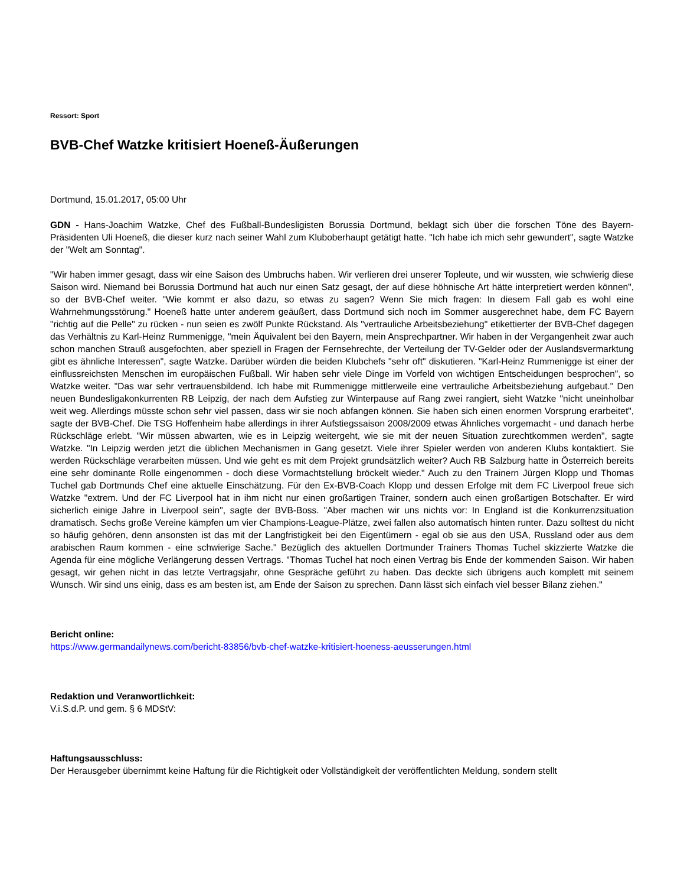Ressort: Sport
BVB-Chef Watzke kritisiert Hoeneß-Äußerungen
Dortmund, 15.01.2017, 05:00 Uhr
GDN - Hans-Joachim Watzke, Chef des Fußball-Bundesligisten Borussia Dortmund, beklagt sich über die forschen Töne des Bayern-Präsidenten Uli Hoeneß, die dieser kurz nach seiner Wahl zum Kluboberhaupt getätigt hatte. "Ich habe ich mich sehr gewundert", sagte Watzke der "Welt am Sonntag".
"Wir haben immer gesagt, dass wir eine Saison des Umbruchs haben. Wir verlieren drei unserer Topleute, und wir wussten, wie schwierig diese Saison wird. Niemand bei Borussia Dortmund hat auch nur einen Satz gesagt, der auf diese höhnische Art hätte interpretiert werden können", so der BVB-Chef weiter. "Wie kommt er also dazu, so etwas zu sagen? Wenn Sie mich fragen: In diesem Fall gab es wohl eine Wahrnehmungsstörung." Hoeneß hatte unter anderem geäußert, dass Dortmund sich noch im Sommer ausgerechnet habe, dem FC Bayern "richtig auf die Pelle" zu rücken - nun seien es zwölf Punkte Rückstand. Als "vertrauliche Arbeitsbeziehung" etikettierter der BVB-Chef dagegen das Verhältnis zu Karl-Heinz Rummenigge, "mein Äquivalent bei den Bayern, mein Ansprechpartner. Wir haben in der Vergangenheit zwar auch schon manchen Strauß ausgefochten, aber speziell in Fragen der Fernsehrechte, der Verteilung der TV-Gelder oder der Auslandsvermarktung gibt es ähnliche Interessen", sagte Watzke. Darüber würden die beiden Klubchefs "sehr oft" diskutieren. "Karl-Heinz Rummenigge ist einer der einflussreichsten Menschen im europäischen Fußball. Wir haben sehr viele Dinge im Vorfeld von wichtigen Entscheidungen besprochen", so Watzke weiter. "Das war sehr vertrauensbildend. Ich habe mit Rummenigge mittlerweile eine vertrauliche Arbeitsbeziehung aufgebaut." Den neuen Bundesligakonkurrenten RB Leipzig, der nach dem Aufstieg zur Winterpause auf Rang zwei rangiert, sieht Watzke "nicht uneinholbar weit weg. Allerdings müsste schon sehr viel passen, dass wir sie noch abfangen können. Sie haben sich einen enormen Vorsprung erarbeitet", sagte der BVB-Chef. Die TSG Hoffenheim habe allerdings in ihrer Aufstiegssaison 2008/2009 etwas Ähnliches vorgemacht - und danach herbe Rückschläge erlebt. "Wir müssen abwarten, wie es in Leipzig weitergeht, wie sie mit der neuen Situation zurechtkommen werden", sagte Watzke. "In Leipzig werden jetzt die üblichen Mechanismen in Gang gesetzt. Viele ihrer Spieler werden von anderen Klubs kontaktiert. Sie werden Rückschläge verarbeiten müssen. Und wie geht es mit dem Projekt grundsätzlich weiter? Auch RB Salzburg hatte in Österreich bereits eine sehr dominante Rolle eingenommen - doch diese Vormachtstellung bröckelt wieder." Auch zu den Trainern Jürgen Klopp und Thomas Tuchel gab Dortmunds Chef eine aktuelle Einschätzung. Für den Ex-BVB-Coach Klopp und dessen Erfolge mit dem FC Liverpool freue sich Watzke "extrem. Und der FC Liverpool hat in ihm nicht nur einen großartigen Trainer, sondern auch einen großartigen Botschafter. Er wird sicherlich einige Jahre in Liverpool sein", sagte der BVB-Boss. "Aber machen wir uns nichts vor: In England ist die Konkurrenzsituation dramatisch. Sechs große Vereine kämpfen um vier Champions-League-Plätze, zwei fallen also automatisch hinten runter. Dazu solltest du nicht so häufig gehören, denn ansonsten ist das mit der Langfristigkeit bei den Eigentümern - egal ob sie aus den USA, Russland oder aus dem arabischen Raum kommen - eine schwierige Sache." Bezüglich des aktuellen Dortmunder Trainers Thomas Tuchel skizzierte Watzke die Agenda für eine mögliche Verlängerung dessen Vertrags. "Thomas Tuchel hat noch einen Vertrag bis Ende der kommenden Saison. Wir haben gesagt, wir gehen nicht in das letzte Vertragsjahr, ohne Gespräche geführt zu haben. Das deckte sich übrigens auch komplett mit seinem Wunsch. Wir sind uns einig, dass es am besten ist, am Ende der Saison zu sprechen. Dann lässt sich einfach viel besser Bilanz ziehen."
Bericht online:
https://www.germandailynews.com/bericht-83856/bvb-chef-watzke-kritisiert-hoeness-aeusserungen.html
Redaktion und Veranwortlichkeit:
V.i.S.d.P. und gem. § 6 MDStV:
Haftungsausschluss:
Der Herausgeber übernimmt keine Haftung für die Richtigkeit oder Vollständigkeit der veröffentlichten Meldung, sondern stellt